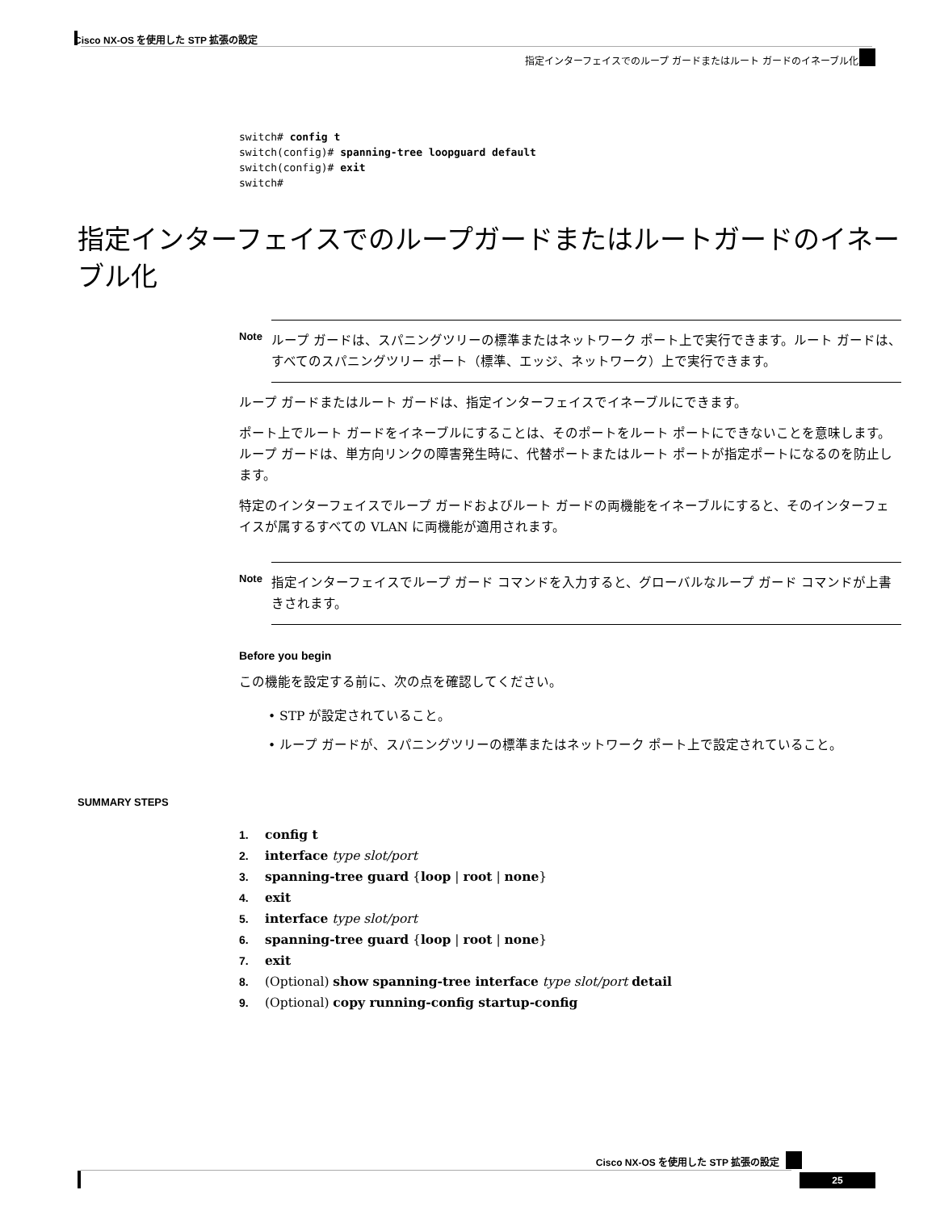Cisco NX-OS を使用した STP 拡張の設定
指定インターフェイスでのループ ガードまたはルート ガードのイネーブル化
switch# config t
switch(config)# spanning-tree loopguard default
switch(config)# exit
switch#
指定インターフェイスでのループガードまたはルートガードのイネーブル化
Note ループ ガードは、スパニングツリーの標準またはネットワーク ポート上で実行できます。ルート ガードは、すべてのスパニングツリー ポート（標準、エッジ、ネットワーク）上で実行できます。
ループ ガードまたはルート ガードは、指定インターフェイスでイネーブルにできます。
ポート上でルート ガードをイネーブルにすることは、そのポートをルート ポートにできないことを意味します。ループ ガードは、単方向リンクの障害発生時に、代替ポートまたはルート ポートが指定ポートになるのを防止します。
特定のインターフェイスでループ ガードおよびルート ガードの両機能をイネーブルにすると、そのインターフェイスが属するすべての VLAN に両機能が適用されます。
Note 指定インターフェイスでループ ガード コマンドを入力すると、グローバルなループ ガード コマンドが上書きされます。
Before you begin
この機能を設定する前に、次の点を確認してください。
• STP が設定されていること。
• ループ ガードが、スパニングツリーの標準またはネットワーク ポート上で設定されていること。
SUMMARY STEPS
1. config t
2. interface type slot/port
3. spanning-tree guard {loop | root | none}
4. exit
5. interface type slot/port
6. spanning-tree guard {loop | root | none}
7. exit
8. (Optional) show spanning-tree interface type slot/port detail
9. (Optional) copy running-config startup-config
Cisco NX-OS を使用した STP 拡張の設定
25